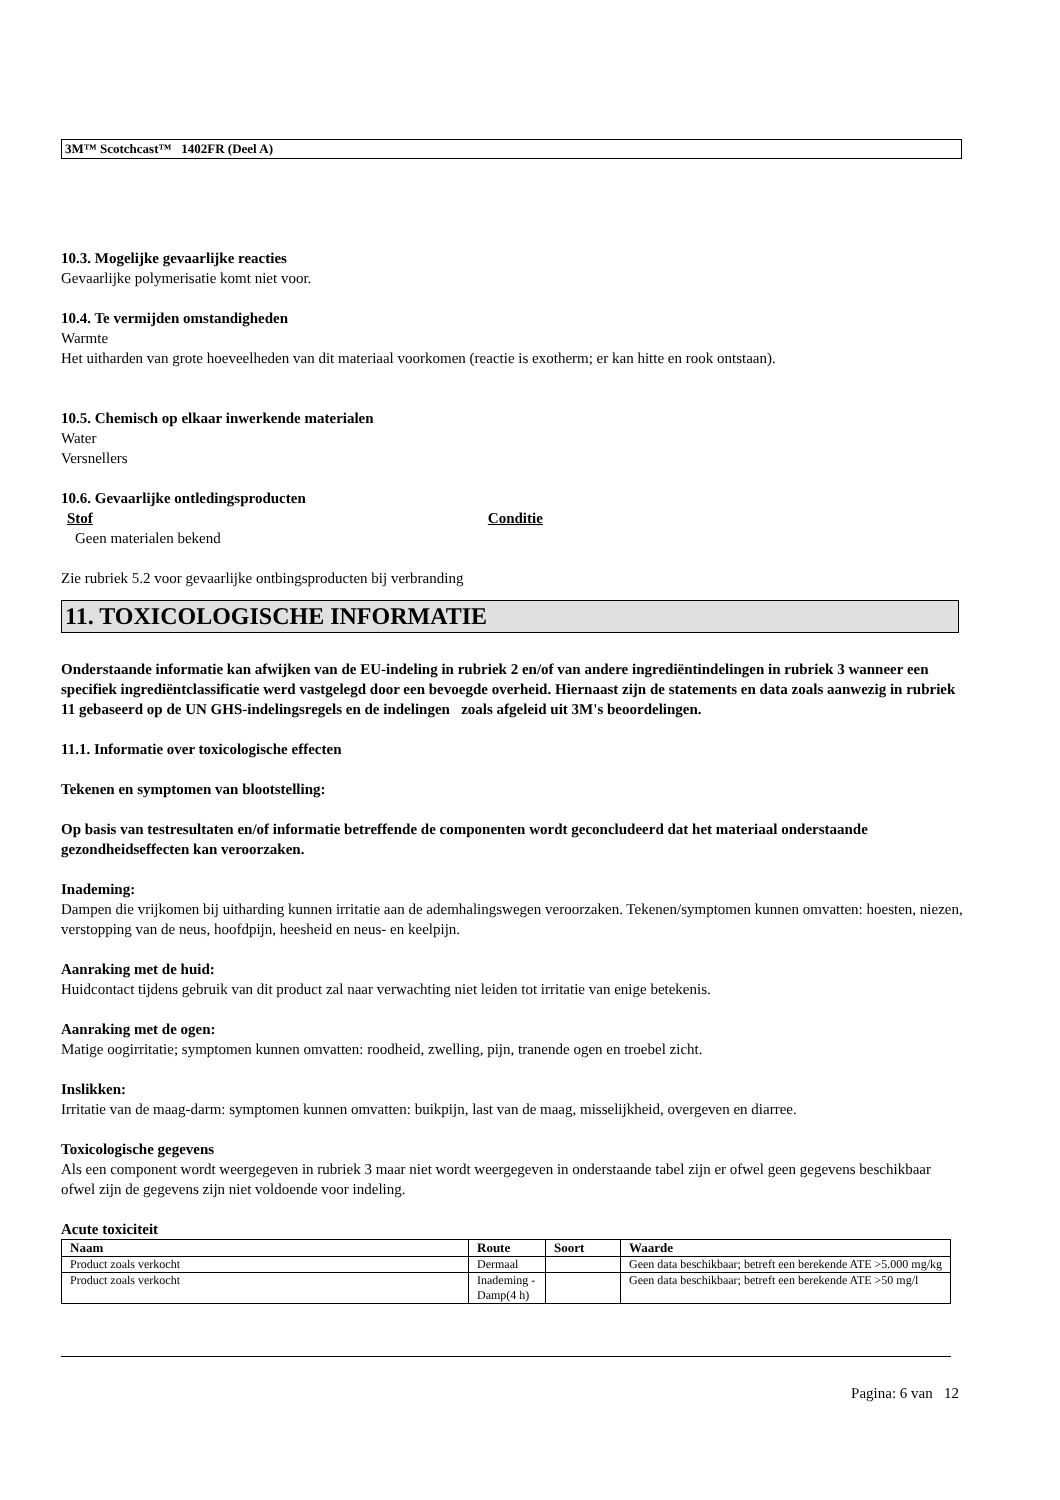3M™ Scotchcast™ 1402FR (Deel A)
10.3. Mogelijke gevaarlijke reacties
Gevaarlijke polymerisatie komt niet voor.
10.4. Te vermijden omstandigheden
Warmte
Het uitharden van grote hoeveelheden van dit materiaal voorkomen (reactie is exotherm; er kan hitte en rook ontstaan).
10.5. Chemisch op elkaar inwerkende materialen
Water
Versnellers
10.6. Gevaarlijke ontledingsproducten
Stof Conditie
Geen materialen bekend
Zie rubriek 5.2 voor gevaarlijke ontbingsproducten bij verbranding
11. TOXICOLOGISCHE INFORMATIE
Onderstaande informatie kan afwijken van de EU-indeling in rubriek 2 en/of van andere ingrediëntindelingen in rubriek 3 wanneer een specifiek ingrediëntclassificatie werd vastgelegd door een bevoegde overheid. Hiernaast zijn de statements en data zoals aanwezig in rubriek 11 gebaseerd op de UN GHS-indelingsregels en de indelingen zoals afgeleid uit 3M's beoordelingen.
11.1. Informatie over toxicologische effecten
Tekenen en symptomen van blootstelling:
Op basis van testresultaten en/of informatie betreffende de componenten wordt geconcludeerd dat het materiaal onderstaande gezondheidseffecten kan veroorzaken.
Inademing:
Dampen die vrijkomen bij uitharding kunnen irritatie aan de ademhalingswegen veroorzaken. Tekenen/symptomen kunnen omvatten: hoesten, niezen, verstopping van de neus, hoofdpijn, heesheid en neus- en keelpijn.
Aanraking met de huid:
Huidcontact tijdens gebruik van dit product zal naar verwachting niet leiden tot irritatie van enige betekenis.
Aanraking met de ogen:
Matige oogirritatie; symptomen kunnen omvatten: roodheid, zwelling, pijn, tranende ogen en troebel zicht.
Inslikken:
Irritatie van de maag-darm: symptomen kunnen omvatten: buikpijn, last van de maag, misselijkheid, overgeven en diarree.
Toxicologische gegevens
Als een component wordt weergegeven in rubriek 3 maar niet wordt weergegeven in onderstaande tabel zijn er ofwel geen gegevens beschikbaar ofwel zijn de gegevens zijn niet voldoende voor indeling.
Acute toxiciteit
| Naam | Route | Soort | Waarde |
| --- | --- | --- | --- |
| Product zoals verkocht | Dermaal | | Geen data beschikbaar; betreft een berekende ATE >5.000 mg/kg |
| Product zoals verkocht | Inademing - Damp(4 h) | | Geen data beschikbaar; betreft een berekende ATE >50 mg/l |
Pagina: 6 van 12